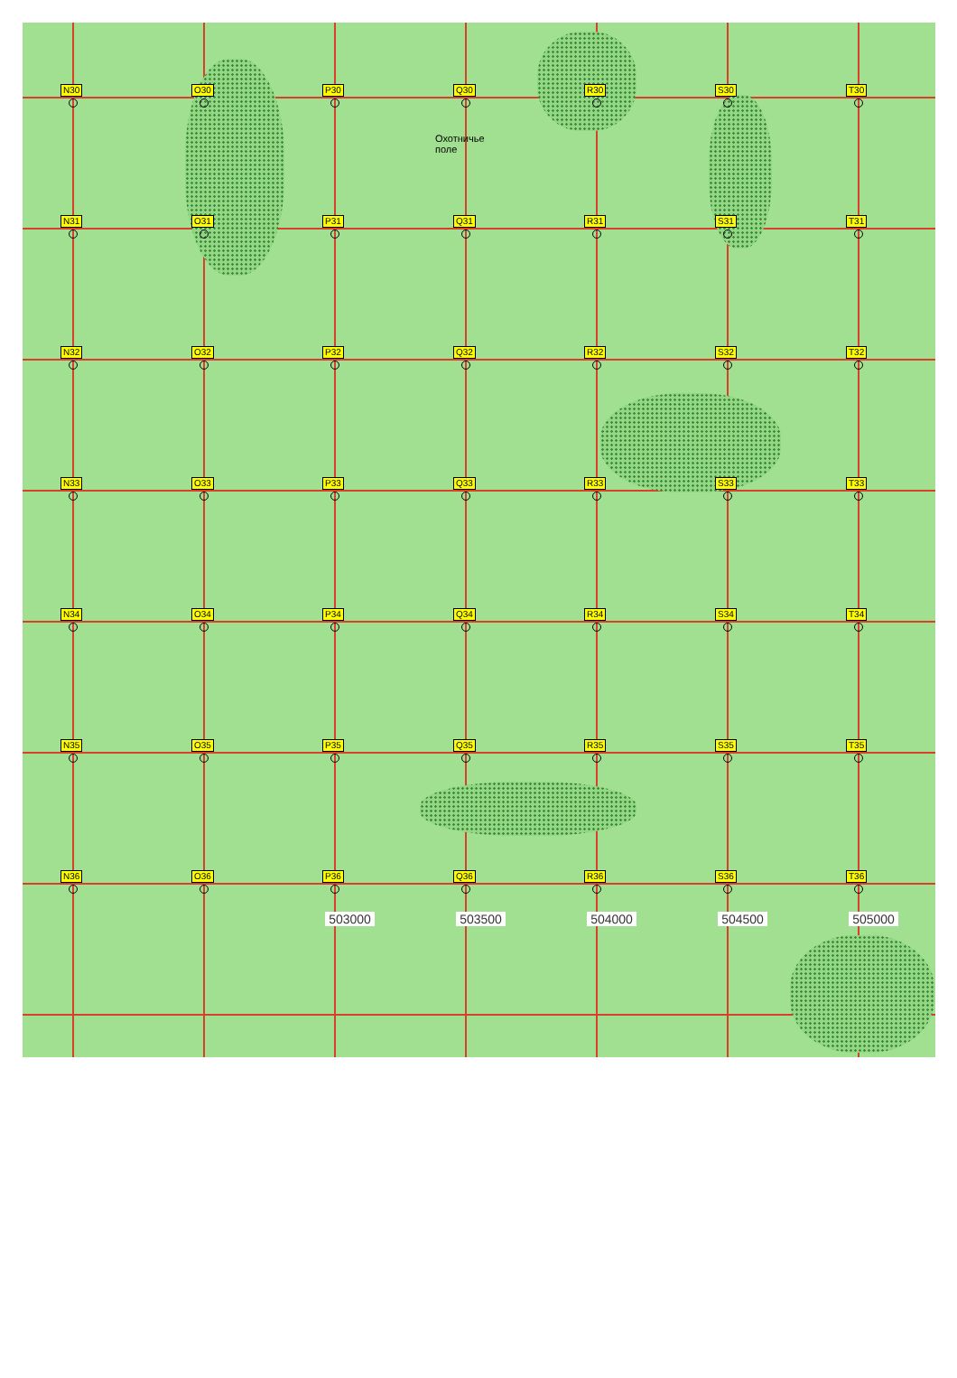N30
O30
P30
Охотничье поле
Q30
R30
S30
T30
N31
O31
P31
Q31
R31
S31
T31
N32
O32
P32
Q32
R32
S32
T32
N33
O33
P33
Q33
R33
S33
T33
N34
O34
P34
Q34
R34
S34
T34
N35
O35
P35
Q35
R35
S35
T35
N36
O36
P36
Q36
R36
S36
T36
0 0 503000 503500 504000 504500 505000